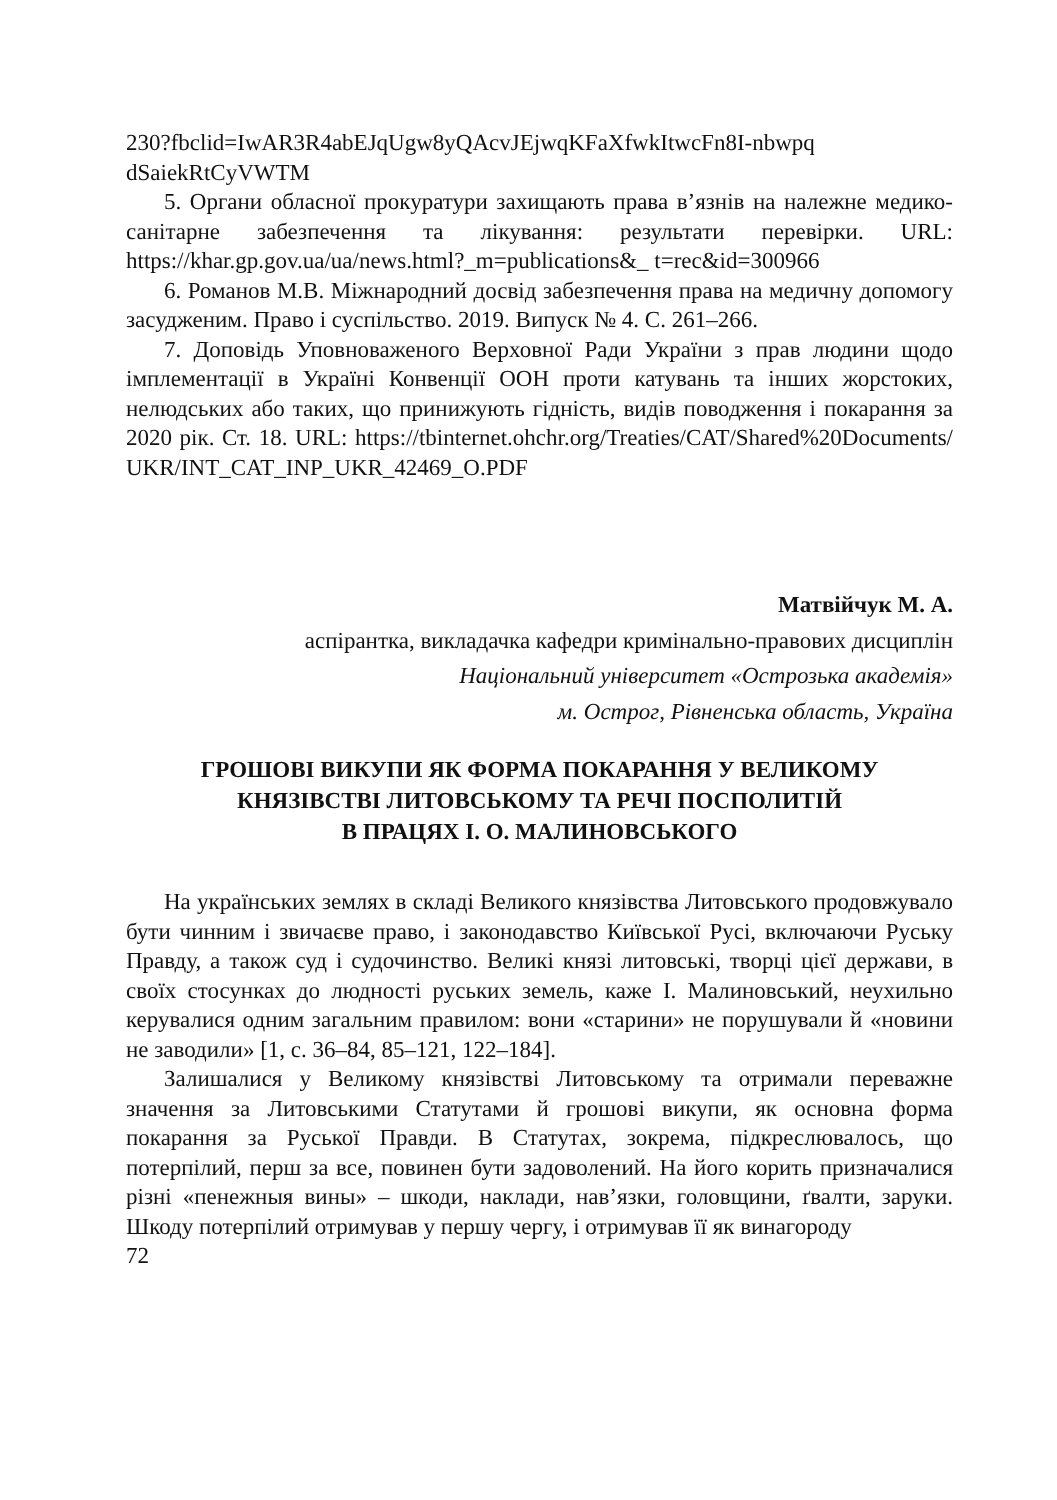230?fbclid=IwAR3R4abEJqUgw8yQAcvJEjwqKFaXfwkItwcFn8I-nbwpq dSaiekRtCyVWTM
5. Органи обласної прокуратури захищають права в’язнів на належне медико-санітарне забезпечення та лікування: результати перевірки. URL: https://khar.gp.gov.ua/ua/news.html?_m=publications&_ t=rec&id=300966
6. Романов М.В. Міжнародний досвід забезпечення права на медичну допомогу засудженим. Право і суспільство. 2019. Випуск № 4. С. 261–266.
7. Доповідь Уповноваженого Верховної Ради України з прав людини щодо імплементації в Україні Конвенції ООН проти катувань та інших жорстоких, нелюдських або таких, що принижують гідність, видів поводження і покарання за 2020 рік. Ст. 18. URL: https://tbinternet.ohchr.org/Treaties/CAT/Shared%20Documents/ UKR/INT_CAT_INP_UKR_42469_O.PDF
Матвійчук М. А.
аспірантка, викладачка кафедри кримінально-правових дисциплін
Національний університет «Острозька академія»
м. Острог, Рівненська область, Україна
ГРОШОВІ ВИКУПИ ЯК ФОРМА ПОКАРАННЯ У ВЕЛИКОМУ
КНЯЗІВСТВІ ЛИТОВСЬКОМУ ТА РЕЧІ ПОСПОЛИТІЙ
В ПРАЦЯХ І. О. МАЛИНОВСЬКОГО
На українських землях в складі Великого князівства Литовського продовжувало бути чинним і звичаєве право, і законодавство Київської Русі, включаючи Руську Правду, а також суд і судочинство. Великі князі литовські, творці цієї держави, в своїх стосунках до людності руських земель, каже І. Малиновський, неухильно керувалися одним загальним правилом: вони «старини» не порушували й «новини не заводили» [1, с. 36–84, 85–121, 122–184].
Залишалися у Великому князівстві Литовському та отримали переважне значення за Литовськими Статутами й грошові викупи, як основна форма покарання за Руської Правди. В Статутах, зокрема, підкреслювалось, що потерпілий, перш за все, повинен бути задоволений. На його корить призначалися різні «пенежныя вины» – шкоди, наклади, нав’язки, головщини, ґвалти, заруки. Шкоду потерпілий отримував у першу чергу, і отримував її як винагороду
72